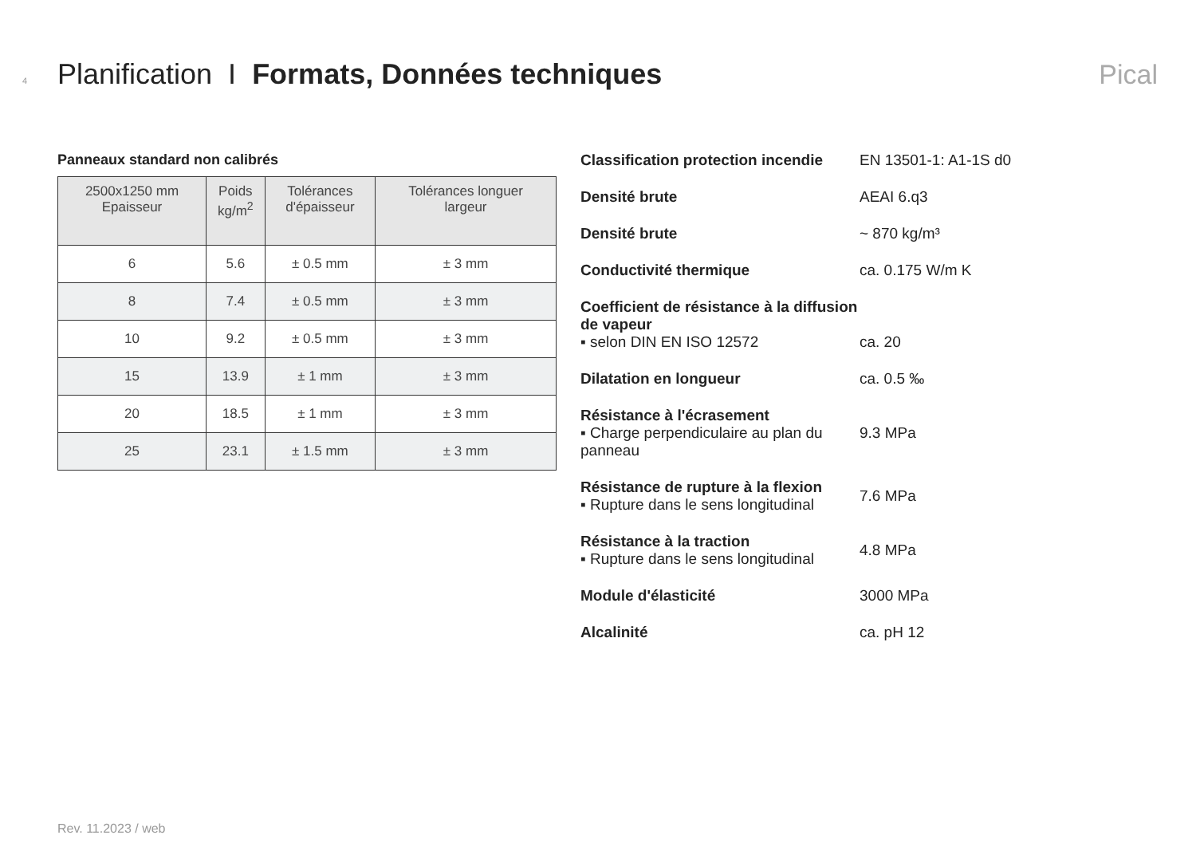4 Planification I Formats, Données techniques Pical
Panneaux standard non calibrés
| 2500x1250 mm Epaisseur | Poids kg/m<sup>2</sup> | Tolérances d'épaisseur | Tolérances longuer largeur |
| --- | --- | --- | --- |
| 6 | 5.6 | ± 0.5 mm | ± 3 mm |
| 8 | 7.4 | ± 0.5 mm | ± 3 mm |
| 10 | 9.2 | ± 0.5 mm | ± 3 mm |
| 15 | 13.9 | ± 1 mm | ± 3 mm |
| 20 | 18.5 | ± 1 mm | ± 3 mm |
| 25 | 23.1 | ± 1.5 mm | ± 3 mm |
Classification protection incendie
EN 13501-1: A1-1S d0
Densité brute AEAI 6.q3
Densité brute ~ 870 kg/m³
Conductivité thermique ca. 0.175 W/m K
Coefficient de résistance à la diffusion de vapeur
▪ selon DIN EN ISO 12572
ca. 20
Dilatation en longueur ca. 0.5 ‰
Résistance à l'écrasement
▪ Charge perpendiculaire au plan du panneau
9.3 MPa
Résistance de rupture à la flexion
▪ Rupture dans le sens longitudinal
7.6 MPa
Résistance à la traction
▪ Rupture dans le sens longitudinal
4.8 MPa
Module d'élasticité 3000 MPa
Alcalinité ca. pH 12
Rev. 11.2023 / web